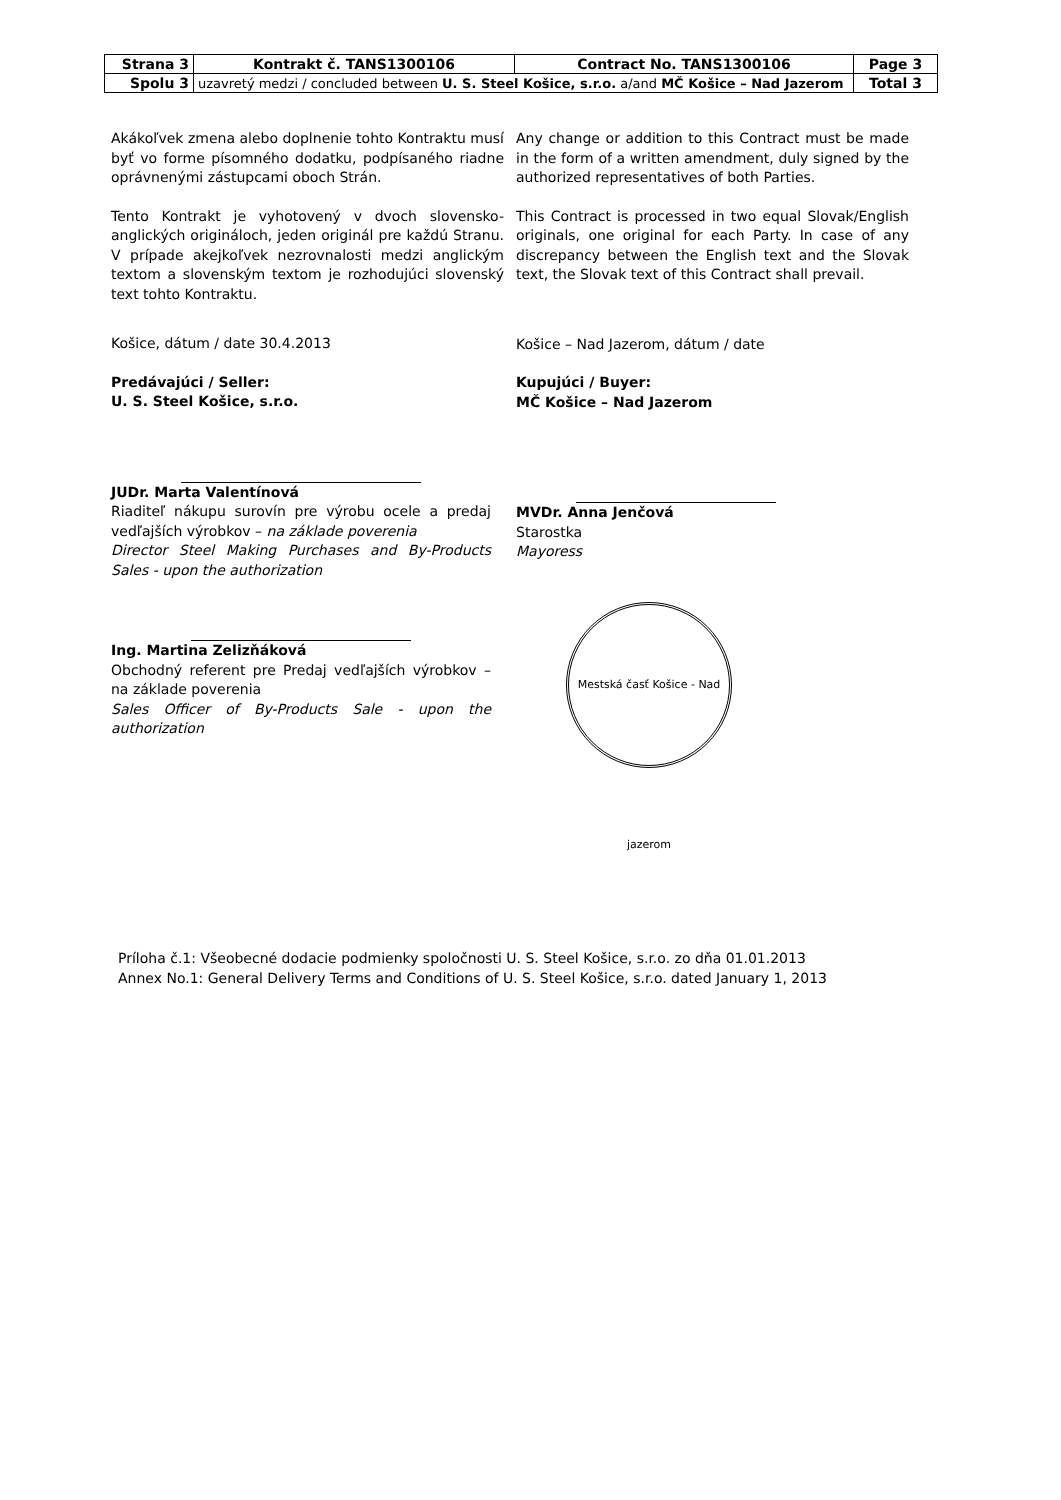| Strana 3 | Kontrakt č. TANS1300106 | Contract No. TANS1300106 | Page 3 |
| Spolu 3 | uzavretý medzi / concluded between U. S. Steel Košice, s.r.o. a/and MČ Košice – Nad Jazerom | | Total 3 |
Akákoľvek zmena alebo doplnenie tohto Kontraktu musí byť vo forme písomného dodatku, podpísaného riadne oprávnenými zástupcami oboch Strán.
Tento Kontrakt je vyhotovený v dvoch slovensko-anglických origináloch, jeden originál pre každú Stranu. V prípade akejkoľvek nezrovnalosti medzi anglickým textom a slovenským textom je rozhodujúci slovenský text tohto Kontraktu.
Košice, dátum / date 30.4.2013
Predávajúci / Seller:
U. S. Steel Košice, s.r.o.
JUDr. Marta Valentínová
Riaditeľ nákupu surovín pre výrobu ocele a predaj vedľajších výrobkov – na základe poverenia
Director Steel Making Purchases and By-Products Sales - upon the authorization
Ing. Martina Zelizňáková
Obchodný referent pre Predaj vedľajších výrobkov – na základe poverenia
Sales Officer of By-Products Sale - upon the authorization
Any change or addition to this Contract must be made in the form of a written amendment, duly signed by the authorized representatives of both Parties.
This Contract is processed in two equal Slovak/English originals, one original for each Party. In case of any discrepancy between the English text and the Slovak text, the Slovak text of this Contract shall prevail.
Košice – Nad Jazerom, dátum / date
Kupujúci / Buyer:
MČ Košice – Nad Jazerom
MVDr. Anna Jenčová
Starostka
Mayoress
Mestská časť Košice - Nad jazerom
Príloha č.1: Všeobecné dodacie podmienky spoločnosti U. S. Steel Košice, s.r.o. zo dňa 01.01.2013
Annex No.1: General Delivery Terms and Conditions of U. S. Steel Košice, s.r.o. dated January 1, 2013